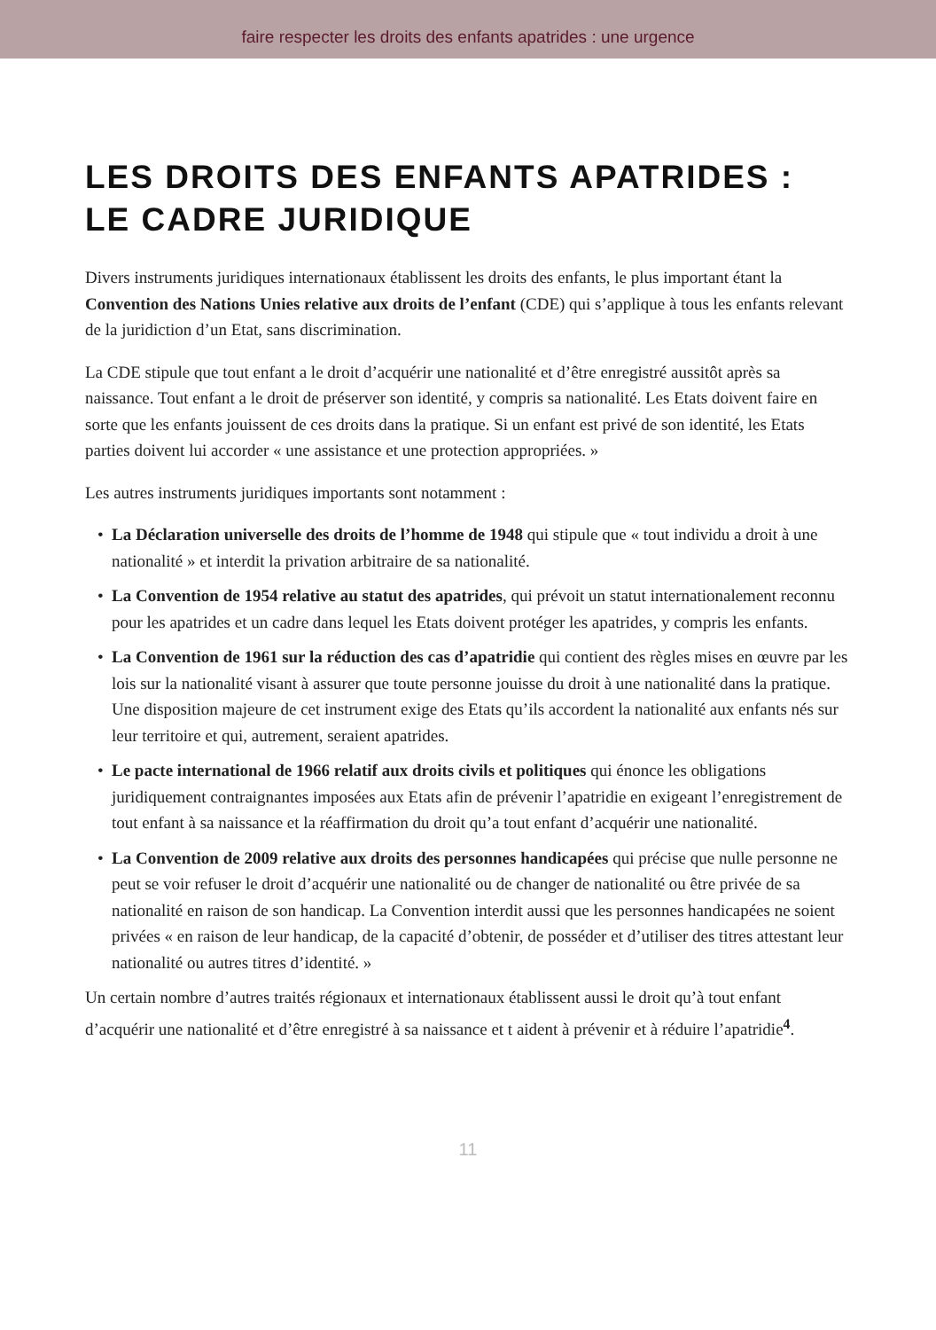faire respecter les droits des enfants apatrides : une urgence
LES DROITS DES ENFANTS APATRIDES :
LE CADRE JURIDIQUE
Divers instruments juridiques internationaux établissent les droits des enfants, le plus important étant la Convention des Nations Unies relative aux droits de l’enfant (CDE) qui s’applique à tous les enfants relevant de la juridiction d’un Etat, sans discrimination.
La CDE stipule que tout enfant a le droit d’acquérir une nationalité et d’être enregistré aussitôt après sa naissance. Tout enfant a le droit de préserver son identité, y compris sa nationalité. Les Etats doivent faire en sorte que les enfants jouissent de ces droits dans la pratique. Si un enfant est privé de son identité, les Etats parties doivent lui accorder « une assistance et une protection appropriées. »
Les autres instruments juridiques importants sont notamment :
• La Déclaration universelle des droits de l’homme de 1948 qui stipule que « tout individu a droit à une nationalité » et interdit la privation arbitraire de sa nationalité.
• La Convention de 1954 relative au statut des apatrides, qui prévoit un statut internationalement reconnu pour les apatrides et un cadre dans lequel les Etats doivent protéger les apatrides, y compris les enfants.
• La Convention de 1961 sur la réduction des cas d’apatridie qui contient des règles mises en œuvre par les lois sur la nationalité visant à assurer que toute personne jouisse du droit à une nationalité dans la pratique. Une disposition majeure de cet instrument exige des Etats qu’ils accordent la nationalité aux enfants nés sur leur territoire et qui, autrement, seraient apatrides.
• Le pacte international de 1966 relatif aux droits civils et politiques qui énonce les obligations juridiquement contraignantes imposées aux Etats afin de prévenir l’apatridie en exigeant l’enregistrement de tout enfant à sa naissance et la réaffirmation du droit qu’a tout enfant d’acquérir une nationalité.
• La Convention de 2009 relative aux droits des personnes handicapées qui précise que nulle personne ne peut se voir refuser le droit d’acquérir une nationalité ou de changer de nationalité ou être privée de sa nationalité en raison de son handicap. La Convention interdit aussi que les personnes handicapées ne soient privées « en raison de leur handicap, de la capacité d’obtenir, de posséder et d’utiliser des titres attestant leur nationalité ou autres titres d’identité. »
Un certain nombre d’autres traités régionaux et internationaux établissent aussi le droit qu’à tout enfant d’acquérir une nationalité et d’être enregistré à sa naissance et t aident à prévenir et à réduire l’apatridie<sup>4</sup>.
11